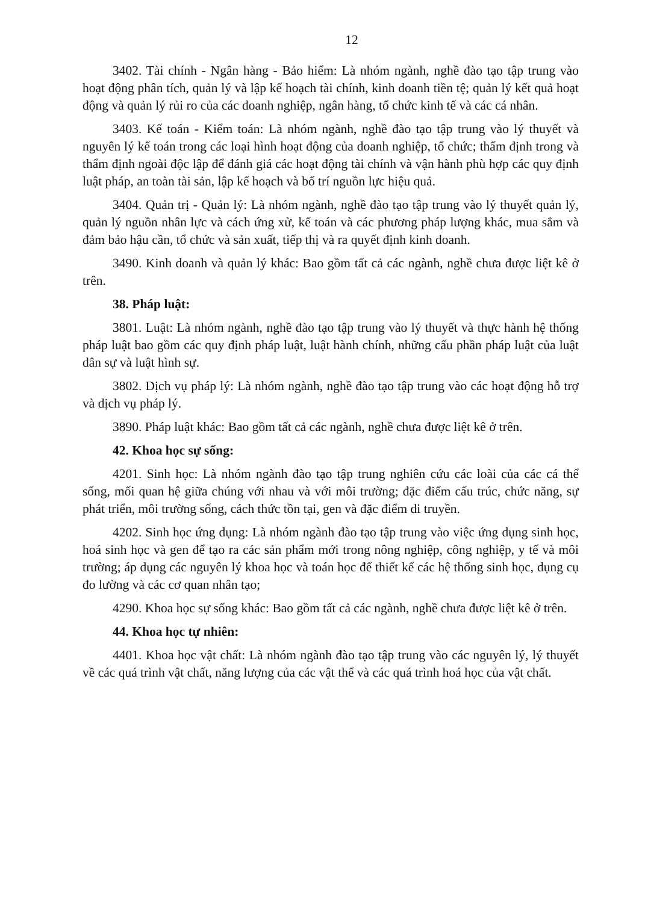12
3402. Tài chính - Ngân hàng - Bảo hiểm: Là nhóm ngành, nghề đào tạo tập trung vào hoạt động phân tích, quản lý và lập kế hoạch tài chính, kinh doanh tiền tệ; quản lý kết quả hoạt động và quản lý rủi ro của các doanh nghiệp, ngân hàng, tổ chức kinh tế và các cá nhân.
3403. Kế toán - Kiểm toán: Là nhóm ngành, nghề đào tạo tập trung vào lý thuyết và nguyên lý kế toán trong các loại hình hoạt động của doanh nghiệp, tổ chức; thẩm định trong và thẩm định ngoài độc lập để đánh giá các hoạt động tài chính và vận hành phù hợp các quy định luật pháp, an toàn tài sản, lập kế hoạch và bố trí nguồn lực hiệu quả.
3404. Quản trị - Quản lý: Là nhóm ngành, nghề đào tạo tập trung vào lý thuyết quản lý, quản lý nguồn nhân lực và cách ứng xử, kế toán và các phương pháp lượng khác, mua sắm và đảm bảo hậu cần, tổ chức và sản xuất, tiếp thị và ra quyết định kinh doanh.
3490. Kinh doanh và quản lý khác: Bao gồm tất cả các ngành, nghề chưa được liệt kê ở trên.
38. Pháp luật:
3801. Luật: Là nhóm ngành, nghề đào tạo tập trung vào lý thuyết và thực hành hệ thống pháp luật bao gồm các quy định pháp luật, luật hành chính, những cấu phần pháp luật của luật dân sự và luật hình sự.
3802. Dịch vụ pháp lý: Là nhóm ngành, nghề đào tạo tập trung vào các hoạt động hỗ trợ và dịch vụ pháp lý.
3890. Pháp luật khác: Bao gồm tất cả các ngành, nghề chưa được liệt kê ở trên.
42. Khoa học sự sống:
4201. Sinh học: Là nhóm ngành đào tạo tập trung nghiên cứu các loài của các cá thể sống, mối quan hệ giữa chúng với nhau và với môi trường; đặc điểm cấu trúc, chức năng, sự phát triển, môi trường sống, cách thức tồn tại, gen và đặc điểm di truyền.
4202. Sinh học ứng dụng: Là nhóm ngành đào tạo tập trung vào việc ứng dụng sinh học, hoá sinh học và gen để tạo ra các sản phẩm mới trong nông nghiệp, công nghiệp, y tế và môi trường; áp dụng các nguyên lý khoa học và toán học để thiết kế các hệ thống sinh học, dụng cụ đo lường và các cơ quan nhân tạo;
4290. Khoa học sự sống khác: Bao gồm tất cả các ngành, nghề chưa được liệt kê ở trên.
44. Khoa học tự nhiên:
4401. Khoa học vật chất: Là nhóm ngành đào tạo tập trung vào các nguyên lý, lý thuyết về các quá trình vật chất, năng lượng của các vật thể và các quá trình hoá học của vật chất.